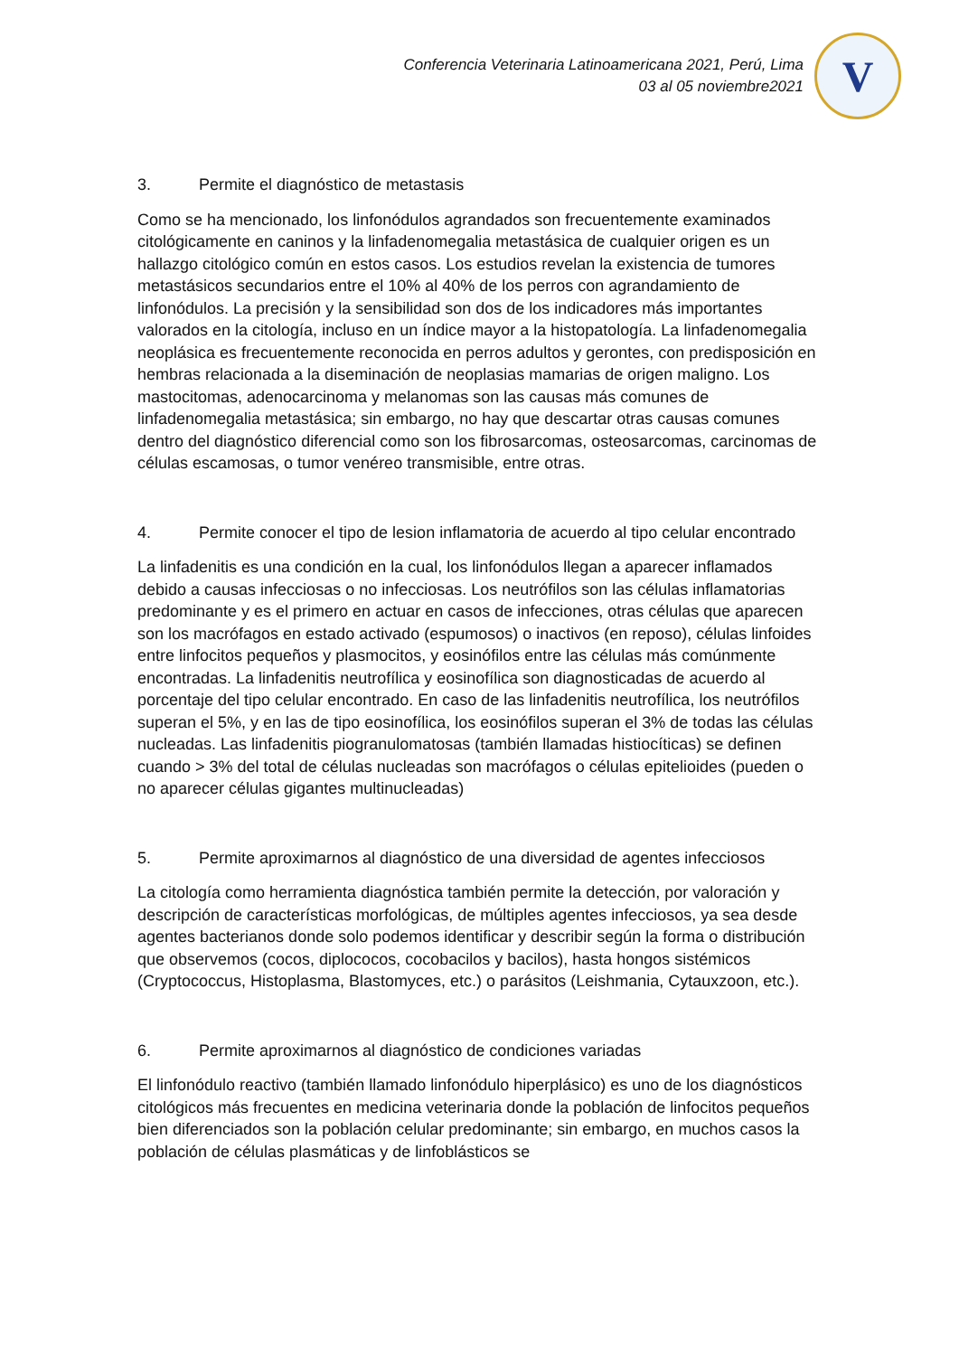Conferencia Veterinaria Latinoamericana 2021, Perú, Lima
03 al 05 noviembre2021
V
3. Permite el diagnóstico de metastasis
Como se ha mencionado, los linfonódulos agrandados son frecuentemente examinados citológicamente en caninos y la linfadenomegalia metastásica de cualquier origen es un hallazgo citológico común en estos casos. Los estudios revelan la existencia de tumores metastásicos secundarios entre el 10% al 40% de los perros con agrandamiento de linfonódulos. La precisión y la sensibilidad son dos de los indicadores más importantes valorados en la citología, incluso en un índice mayor a la histopatología. La linfadenomegalia neoplásica es frecuentemente reconocida en perros adultos y gerontes, con predisposición en hembras relacionada a la diseminación de neoplasias mamarias de origen maligno. Los mastocitomas, adenocarcinoma y melanomas son las causas más comunes de linfadenomegalia metastásica; sin embargo, no hay que descartar otras causas comunes dentro del diagnóstico diferencial como son los fibrosarcomas, osteosarcomas, carcinomas de células escamosas, o tumor venéreo transmisible, entre otras.
4. Permite conocer el tipo de lesion inflamatoria de acuerdo al tipo celular encontrado
La linfadenitis es una condición en la cual, los linfonódulos llegan a aparecer inflamados debido a causas infecciosas o no infecciosas. Los neutrófilos son las células inflamatorias predominante y es el primero en actuar en casos de infecciones, otras células que aparecen son los macrófagos en estado activado (espumosos) o inactivos (en reposo), células linfoides entre linfocitos pequeños y plasmocitos, y eosinófilos entre las células más comúnmente encontradas. La linfadenitis neutrofílica y eosinofílica son diagnosticadas de acuerdo al porcentaje del tipo celular encontrado. En caso de las linfadenitis neutrofílica, los neutrófilos superan el 5%, y en las de tipo eosinofílica, los eosinófilos superan el 3% de todas las células nucleadas. Las linfadenitis piogranulomatosas (también llamadas histiocíticas) se definen cuando > 3% del total de células nucleadas son macrófagos o células epitelioides (pueden o no aparecer células gigantes multinucleadas)
5. Permite aproximarnos al diagnóstico de una diversidad de agentes infecciosos
La citología como herramienta diagnóstica también permite la detección, por valoración y descripción de características morfológicas, de múltiples agentes infecciosos, ya sea desde agentes bacterianos donde solo podemos identificar y describir según la forma o distribución que observemos (cocos, diplococos, cocobacilos y bacilos), hasta hongos sistémicos (Cryptococcus, Histoplasma, Blastomyces, etc.) o parásitos (Leishmania, Cytauxzoon, etc.).
6. Permite aproximarnos al diagnóstico de condiciones variadas
El linfonódulo reactivo (también llamado linfonódulo hiperplásico) es uno de los diagnósticos citológicos más frecuentes en medicina veterinaria donde la población de linfocitos pequeños bien diferenciados son la población celular predominante; sin embargo, en muchos casos la población de células plasmáticas y de linfoblásticos se